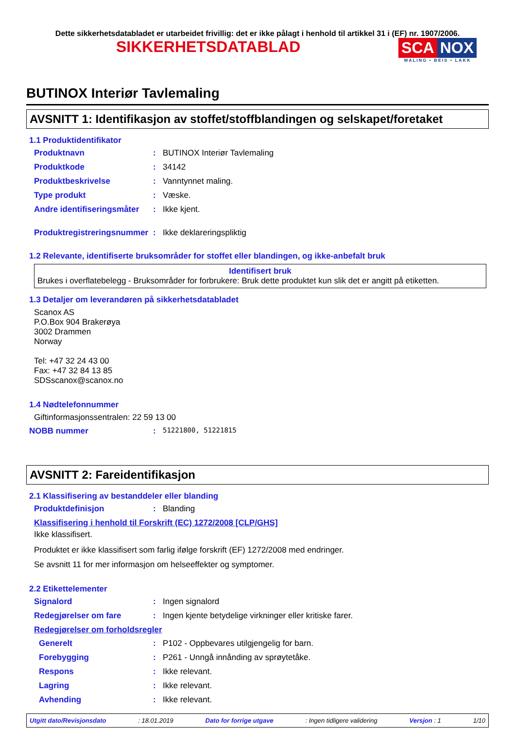Dette sikkerhetsdatabladet er utarbeidet frivillig: det er ikke pålagt i henhold til artikkel 31 i (EF) nr. 1907/2006.
SIKKERHETSDATABLAD SCA NOX
MALING • BEIS • LAKK
BUTINOX Interiør Tavlemaling
AVSNITT 1: Identifikasjon av stoffet/stoffblandingen og selskapet/foretaket
1.1 Produktidentifikator
Produktnavn: BUTINOX Interiør Tavlemaling
Produktkode: 34142
Produktbeskrivelse: Vanntynnet maling.
Type produkt: Væske.
Andre identifiseringsmåter: Ikke kjent.
Produktregistreringsnummer: Ikke deklareringspliktig
1.2 Relevante, identifiserte bruksområder for stoffet eller blandingen, og ikke-anbefalt bruk
Identifisert bruk
Brukes i overflatebelegg - Bruksområder for forbrukere: Bruk dette produktet kun slik det er angitt på etiketten.
1.3 Detaljer om leverandøren på sikkerhetsdatabladet
Scanox AS
P.O.Box 904 Brakerøya
3002 Drammen
Norway
Tel: +47 32 24 43 00
Fax: +47 32 84 13 85
SDSscanox@scanox.no
1.4 Nødtelefonnummer
Giftinformasjonssentralen: 22 59 13 00
NOBB nummer: 51221800, 51221815
AVSNITT 2: Fareidentifikasjon
2.1 Klassifisering av bestanddeler eller blanding
Produktdefinisjon: Blanding
Klassifisering i henhold til Forskrift (EC) 1272/2008 [CLP/GHS]
Ikke klassifisert.
Produktet er ikke klassifisert som farlig ifølge forskrift (EF) 1272/2008 med endringer.
Se avsnitt 11 for mer informasjon om helseeffekter og symptomer.
2.2 Etikettelementer
Signalord: Ingen signalord
Redegjørelser om fare: Ingen kjente betydelige virkninger eller kritiske farer.
Redegjørelser om forholdsregler
Generelt: P102 - Oppbevares utilgjengelig for barn.
Forebygging: P261 - Unngå innånding av sprøytetåke.
Respons: Ikke relevant.
Lagring: Ikke relevant.
Avhending: Ikke relevant.
Utgitt dato/Revisjonsdato: 18.01.2019 Dato for forrige utgave: Ingen tidligere validering Versjon : 1 1/10